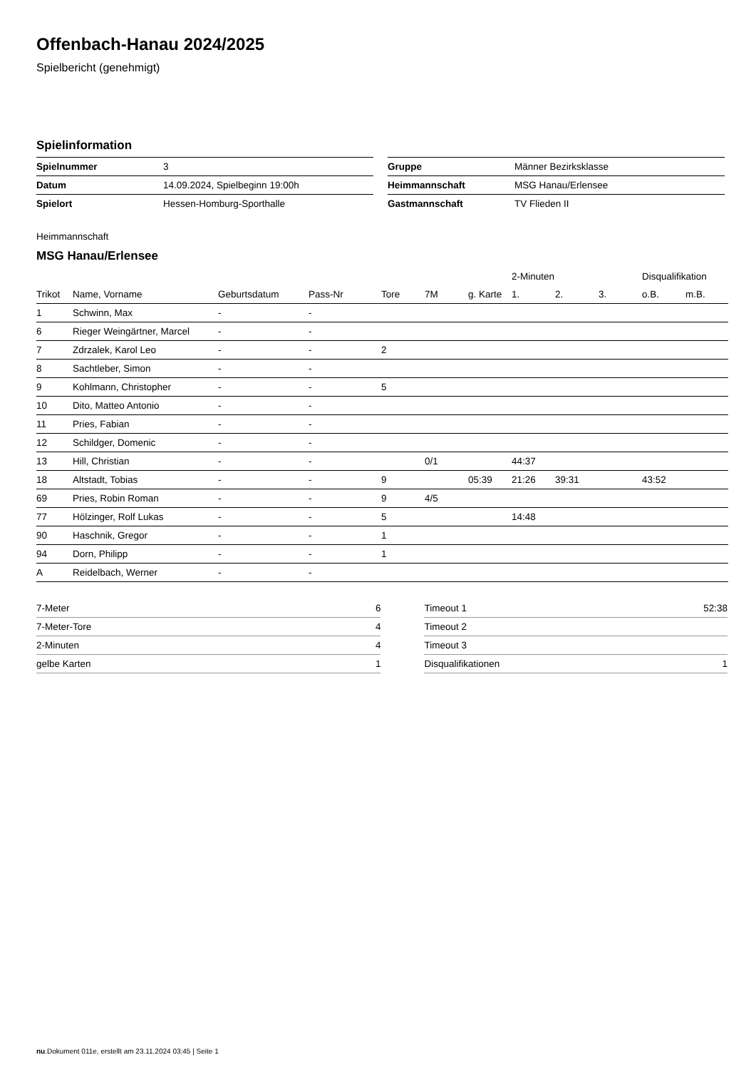Offenbach-Hanau 2024/2025
Spielbericht (genehmigt)
Spielinformation
| Spielnummer | 3 |
| Datum | 14.09.2024, Spielbeginn 19:00h |
| Spielort | Hessen-Homburg-Sporthalle |
| Gruppe | Männer Bezirksklasse |
| Heimmannschaft | MSG Hanau/Erlensee |
| Gastmannschaft | TV Flieden II |
Heimmannschaft
MSG Hanau/Erlensee
| | | | | | | | 2-Minuten | | | Disqualifikation | |
| --- | --- | --- | --- | --- | --- | --- | --- | --- | --- | --- | --- |
| Trikot | Name, Vorname | Geburtsdatum | Pass-Nr | Tore | 7M | g. Karte | 1. | 2. | 3. | o.B. | m.B. |
| 1 | Schwinn, Max | - | - | | | | | | | | |
| 6 | Rieger Weingärtner, Marcel | - | - | | | | | | | | |
| 7 | Zdrzalek, Karol Leo | - | - | 2 | | | | | | | |
| 8 | Sachtleber, Simon | - | - | | | | | | | | |
| 9 | Kohlmann, Christopher | - | - | 5 | | | | | | | |
| 10 | Dito, Matteo Antonio | - | - | | | | | | | | |
| 11 | Pries, Fabian | - | - | | | | | | | | |
| 12 | Schildger, Domenic | - | - | | | | | | | | |
| 13 | Hill, Christian | - | - | | 0/1 | | 44:37 | | | | |
| 18 | Altstadt, Tobias | - | - | 9 | | 05:39 | 21:26 | 39:31 | | 43:52 | |
| 69 | Pries, Robin Roman | - | - | 9 | 4/5 | | | | | | |
| 77 | Hölzinger, Rolf Lukas | - | - | 5 | | | 14:48 | | | | |
| 90 | Haschnik, Gregor | - | - | 1 | | | | | | | |
| 94 | Dorn, Philipp | - | - | 1 | | | | | | | |
| A | Reidelbach, Werner | - | - | | | | | | | | |
| 7-Meter | 6 |
| 7-Meter-Tore | 4 |
| 2-Minuten | 4 |
| gelbe Karten | 1 |
| Timeout 1 | 52:38 |
| Timeout 2 | |
| Timeout 3 | |
| Disqualifikationen | 1 |
nu.Dokument 011e, erstellt am 23.11.2024 03:45 | Seite 1